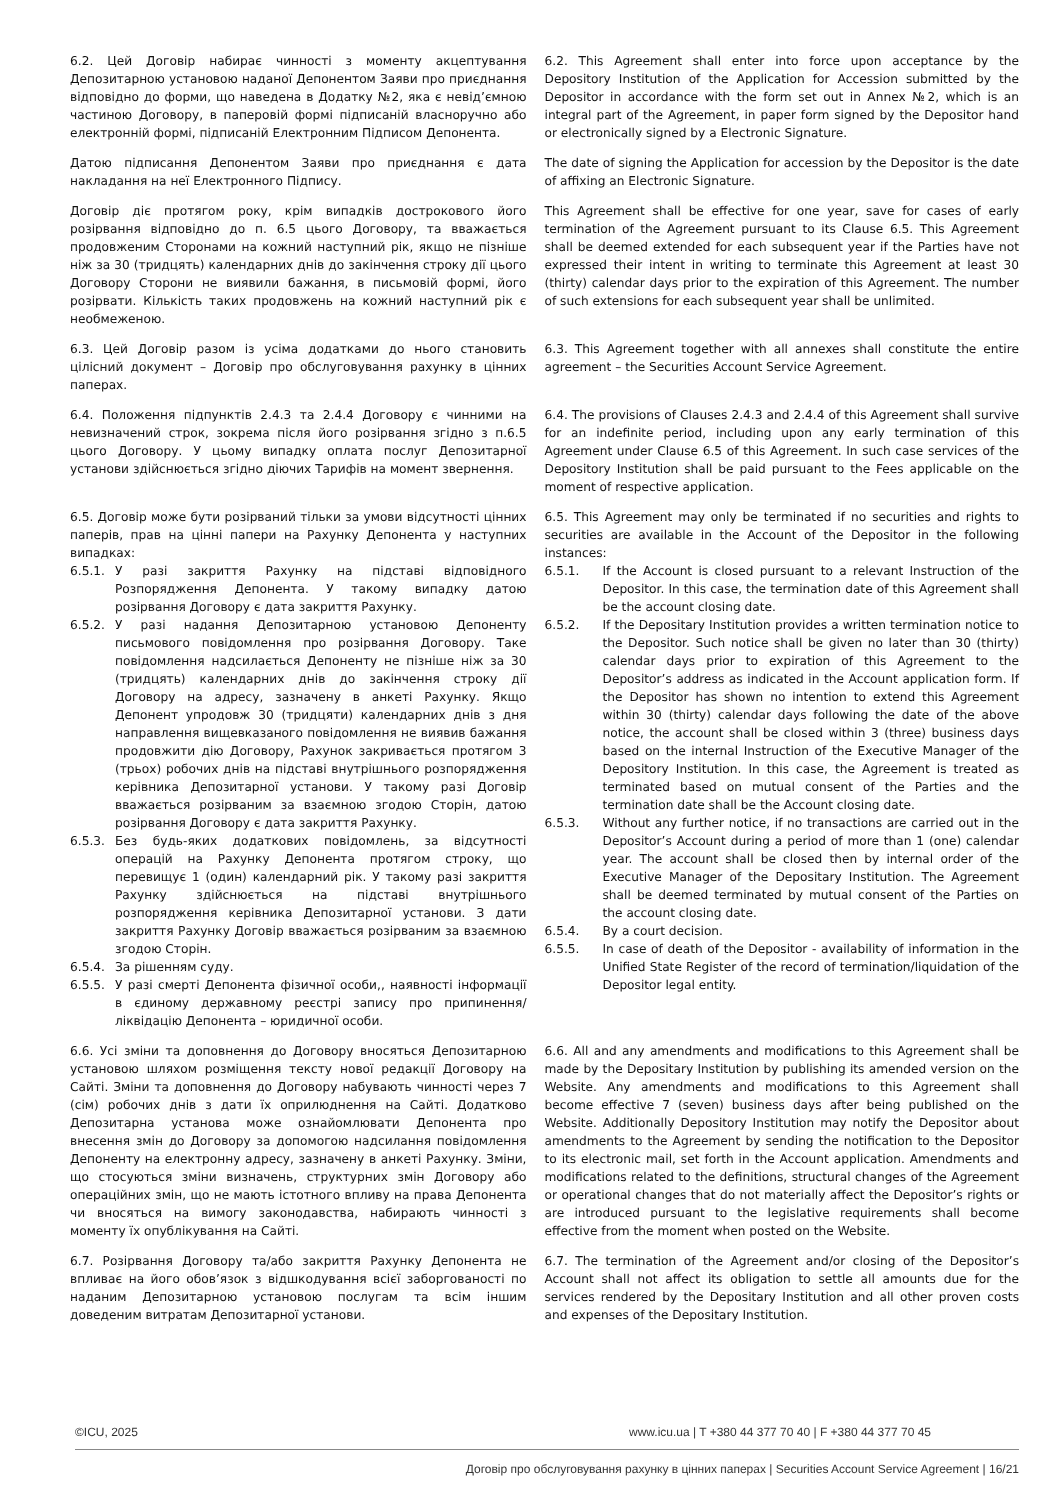| 6.2. Цей Договір набирає чинності з моменту акцептування Депозитарною установою наданої Депонентом Заяви про приєднання відповідно до форми, що наведена в Додатку №2, яка є невід’ємною частиною Договору, в паперовій формі підписаній власноручно або електронній формі, підписаній Електронним Підписом Депонента. | 6.2. This Agreement shall enter into force upon acceptance by the Depository Institution of the Application for Accession submitted by the Depositor in accordance with the form set out in Annex №2, which is an integral part of the Agreement, in paper form signed by the Depositor hand or electronically signed by a Electronic Signature. |
| Датою підписання Депонентом Заяви про приєднання є дата накладання на неї Електронного Підпису. | The date of signing the Application for accession by the Depositor is the date of affixing an Electronic Signature. |
| Договір діє протягом року, крім випадків дострокового його розірвання відповідно до п. 6.5 цього Договору, та вважається продовженим Сторонами на кожний наступний рік, якщо не пізніше ніж за 30 (тридцять) календарних днів до закінчення строку дії цього Договору Сторони не виявили бажання, в письмовій формі, його розірвати. Кількість таких продовжень на кожний наступний рік є необмеженою. | This Agreement shall be effective for one year, save for cases of early termination of the Agreement pursuant to its Clause 6.5. This Agreement shall be deemed extended for each subsequent year if the Parties have not expressed their intent in writing to terminate this Agreement at least 30 (thirty) calendar days prior to the expiration of this Agreement. The number of such extensions for each subsequent year shall be unlimited. |
| 6.3. Цей Договір разом із усіма додатками до нього становить цілісний документ – Договір про обслуговування рахунку в цінних паперах. | 6.3. This Agreement together with all annexes shall constitute the entire agreement – the Securities Account Service Agreement. |
| 6.4. Положення підпунктів 2.4.3 та 2.4.4 Договору є чинними на невизначений строк, зокрема після його розірвання згідно з п.6.5 цього Договору. У цьому випадку оплата послуг Депозитарної установи здійснюється згідно діючих Тарифів на момент звернення. | 6.4. The provisions of Clauses 2.4.3 and 2.4.4 of this Agreement shall survive for an indefinite period, including upon any early termination of this Agreement under Clause 6.5 of this Agreement. In such case services of the Depository Institution shall be paid pursuant to the Fees applicable on the moment of respective application. |
| 6.5. Договір може бути розірваний тільки за умови відсутності цінних паперів, прав на цінні папери на Рахунку Депонента у наступних випадках: 6.5.1. У разі закриття Рахунку на підставі відповідного Розпорядження Депонента. У такому випадку датою розірвання Договору є дата закриття Рахунку. 6.5.2. У разі надання Депозитарною установою Депоненту письмового повідомлення про розірвання Договору. Таке повідомлення надсилається Депоненту не пізніше ніж за 30 (тридцять) календарних днів до закінчення строку дії Договору на адресу, зазначену в анкеті Рахунку. Якщо Депонент упродовж 30 (тридцяти) календарних днів з дня направлення вищевказаного повідомлення не виявив бажання продовжити дію Договору, Рахунок закривається протягом 3 (трьох) робочих днів на підставі внутрішнього розпорядження керівника Депозитарної установи. У такому разі Договір вважається розірваним за взаємною згодою Сторін, датою розірвання Договору є дата закриття Рахунку. 6.5.3. Без будь-яких додаткових повідомлень, за відсутності операцій на Рахунку Депонента протягом строку, що перевищує 1 (один) календарний рік. У такому разі закриття Рахунку здійснюється на підставі внутрішнього розпорядження керівника Депозитарної установи. З дати закриття Рахунку Договір вважається розірваним за взаємною згодою Сторін. 6.5.4. За рішенням суду. 6.5.5. У разі смерті Депонента фізичної особи,, наявності інформації в єдиному державному реєстрі запису про припинення/ ліквідацію Депонента – юридичної особи. | 6.5. This Agreement may only be terminated if no securities and rights to securities are available in the Account of the Depositor in the following instances: 6.5.1. If the Account is closed pursuant to a relevant Instruction of the Depositor. In this case, the termination date of this Agreement shall be the account closing date. 6.5.2. If the Depositary Institution provides a written termination notice to the Depositor. Such notice shall be given no later than 30 (thirty) calendar days prior to expiration of this Agreement to the Depositor’s address as indicated in the Account application form. If the Depositor has shown no intention to extend this Agreement within 30 (thirty) calendar days following the date of the above notice, the account shall be closed within 3 (three) business days based on the internal Instruction of the Executive Manager of the Depository Institution. In this case, the Agreement is treated as terminated based on mutual consent of the Parties and the termination date shall be the Account closing date. 6.5.3. Without any further notice, if no transactions are carried out in the Depositor’s Account during a period of more than 1 (one) calendar year. The account shall be closed then by internal order of the Executive Manager of the Depositary Institution. The Agreement shall be deemed terminated by mutual consent of the Parties on the account closing date. 6.5.4. By a court decision. 6.5.5. In case of death of the Depositor - availability of information in the Unified State Register of the record of termination/liquidation of the Depositor legal entity. |
| 6.6. Усі зміни та доповнення до Договору вносяться Депозитарною установою шляхом розміщення тексту нової редакції Договору на Сайті. Зміни та доповнення до Договору набувають чинності через 7 (сім) робочих днів з дати їх оприлюднення на Сайті. Додатково Депозитарна установа може ознайомлювати Депонента про внесення змін до Договору за допомогою надсилання повідомлення Депоненту на електронну адресу, зазначену в анкеті Рахунку. Зміни, що стосуються зміни визначень, структурних змін Договору або операційних змін, що не мають істотного впливу на права Депонента чи вносяться на вимогу законодавства, набирають чинності з моменту їх опублікування на Сайті. | 6.6. All and any amendments and modifications to this Agreement shall be made by the Depositary Institution by publishing its amended version on the Website. Any amendments and modifications to this Agreement shall become effective 7 (seven) business days after being published on the Website. Additionally Depository Institution may notify the Depositor about amendments to the Agreement by sending the notification to the Depositor to its electronic mail, set forth in the Account application. Amendments and modifications related to the definitions, structural changes of the Agreement or operational changes that do not materially affect the Depositor’s rights or are introduced pursuant to the legislative requirements shall become effective from the moment when posted on the Website. |
| 6.7. Розірвання Договору та/або закриття Рахунку Депонента не впливає на його обов’язок з відшкодування всієї заборгованості по наданим Депозитарною установою послугам та всім іншим доведеним витратам Депозитарної установи. | 6.7. The termination of the Agreement and/or closing of the Depositor’s Account shall not affect its obligation to settle all amounts due for the services rendered by the Depositary Institution and all other proven costs and expenses of the Depositary Institution. |
©ICU, 2025 www.icu.ua | T +380 44 377 70 40 | F +380 44 377 70 45
Договір про обслуговування рахунку в цінних паперах | Securities Account Service Agreement | 16/21